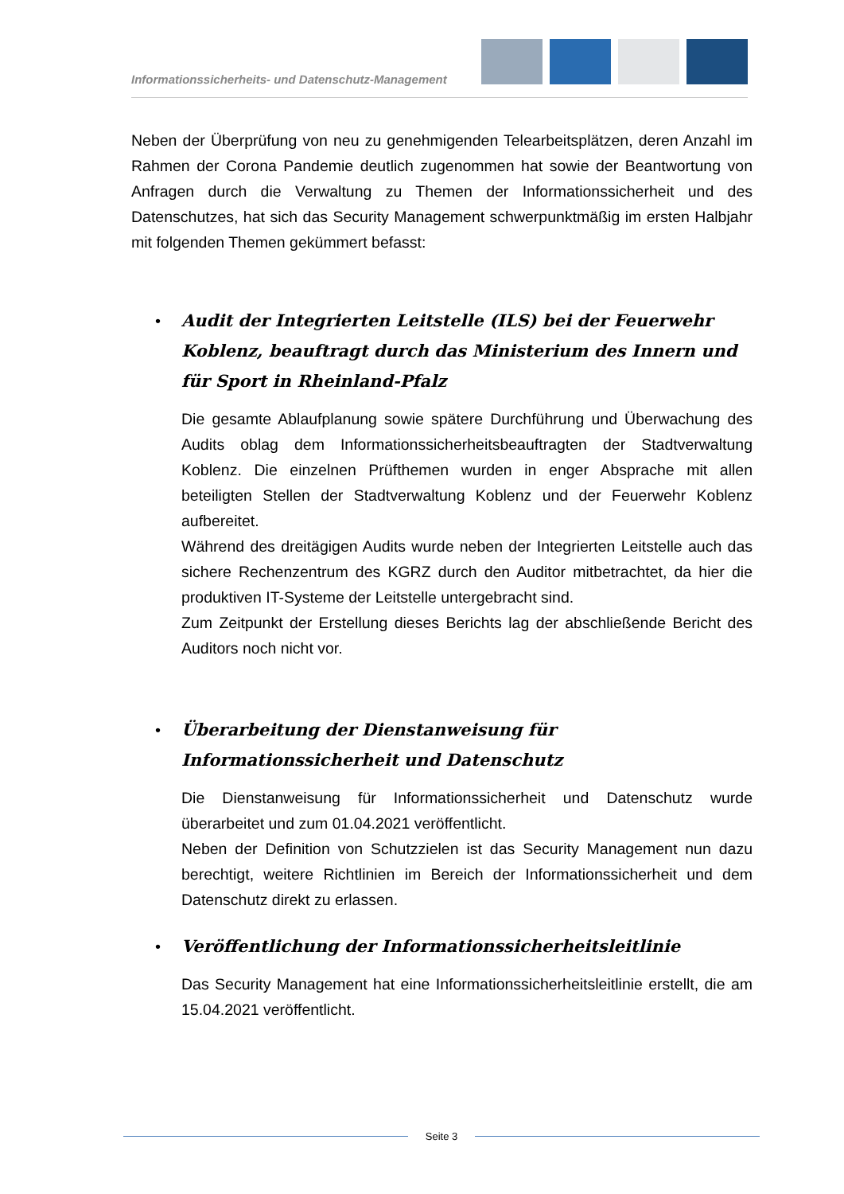Informationssicherheits- und Datenschutz-Management
Neben der Überprüfung von neu zu genehmigenden Telearbeitsplätzen, deren Anzahl im Rahmen der Corona Pandemie deutlich zugenommen hat sowie der Beantwortung von Anfragen durch die Verwaltung zu Themen der Informationssicherheit und des Datenschutzes, hat sich das Security Management schwerpunktmäßig im ersten Halbjahr mit folgenden Themen gekümmert befasst:
• Audit der Integrierten Leitstelle (ILS) bei der Feuerwehr Koblenz, beauftragt durch das Ministerium des Innern und für Sport in Rheinland-Pfalz
Die gesamte Ablaufplanung sowie spätere Durchführung und Überwachung des Audits oblag dem Informationssicherheitsbeauftragten der Stadtverwaltung Koblenz. Die einzelnen Prüfthemen wurden in enger Absprache mit allen beteiligten Stellen der Stadtverwaltung Koblenz und der Feuerwehr Koblenz aufbereitet.
Während des dreitägigen Audits wurde neben der Integrierten Leitstelle auch das sichere Rechenzentrum des KGRZ durch den Auditor mitbetrachtet, da hier die produktiven IT-Systeme der Leitstelle untergebracht sind.
Zum Zeitpunkt der Erstellung dieses Berichts lag der abschließende Bericht des Auditors noch nicht vor.
• Überarbeitung der Dienstanweisung für Informationssicherheit und Datenschutz
Die Dienstanweisung für Informationssicherheit und Datenschutz wurde überarbeitet und zum 01.04.2021 veröffentlicht.
Neben der Definition von Schutzzielen ist das Security Management nun dazu berechtigt, weitere Richtlinien im Bereich der Informationssicherheit und dem Datenschutz direkt zu erlassen.
• Veröffentlichung der Informationssicherheitsleitlinie
Das Security Management hat eine Informationssicherheitsleitlinie erstellt, die am 15.04.2021 veröffentlicht.
Seite 3